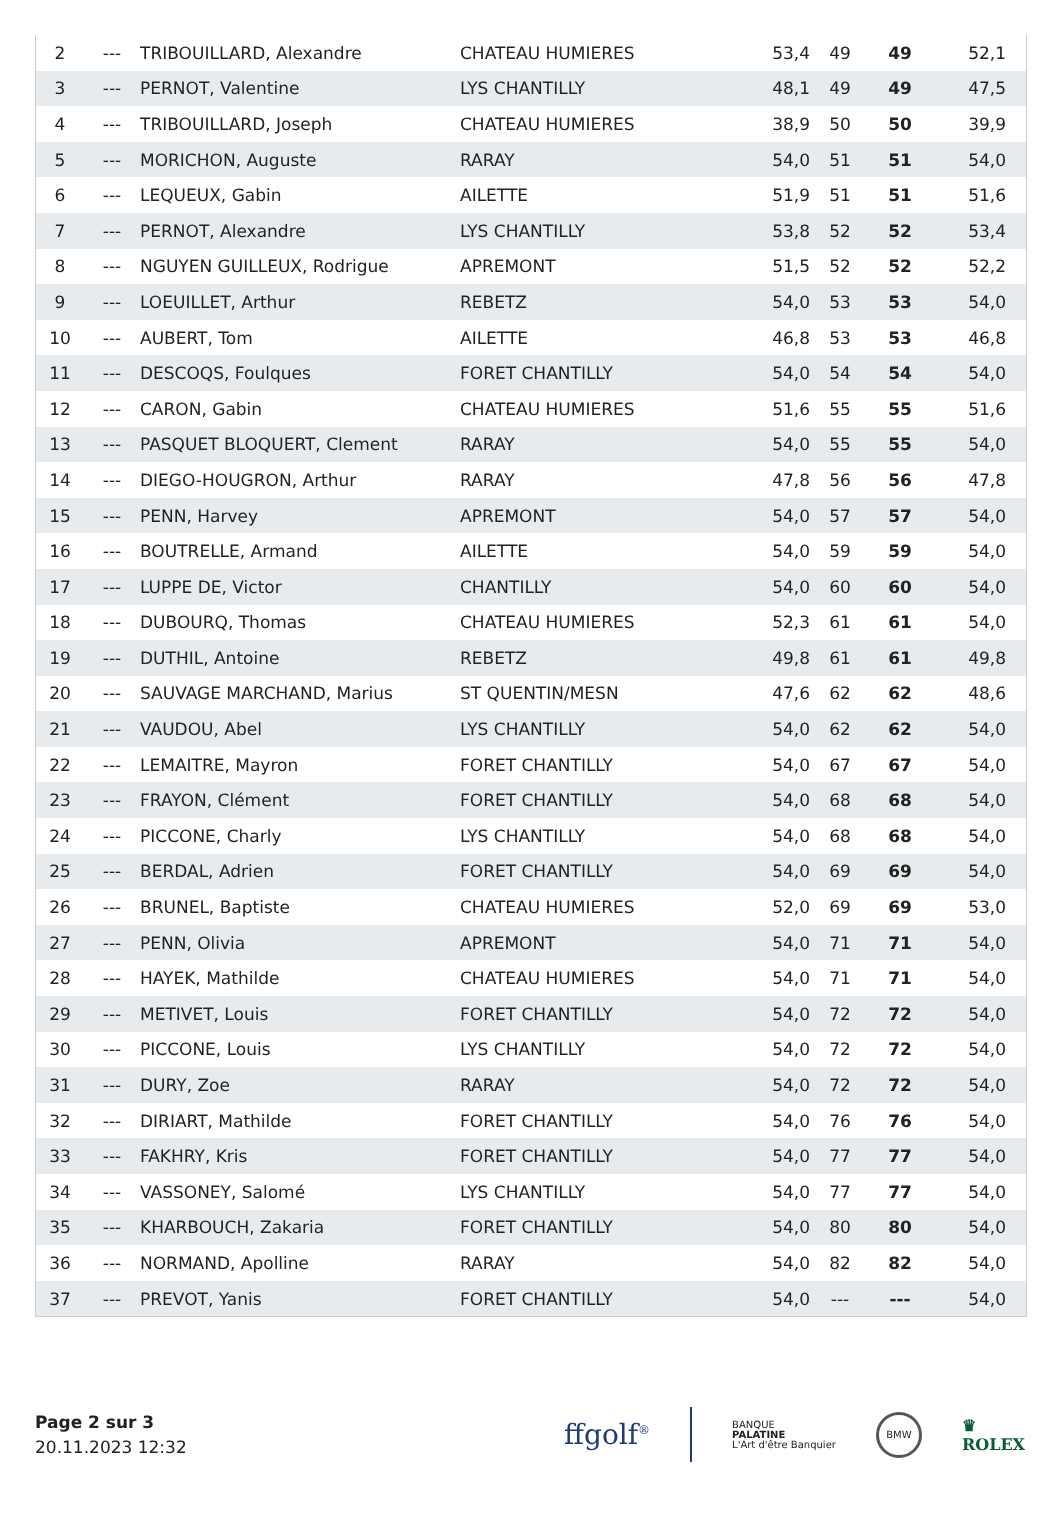| 2 | --- | TRIBOUILLARD, Alexandre | CHATEAU HUMIERES | 53,4 | 49 | 49 | 52,1 |
| 3 | --- | PERNOT, Valentine | LYS CHANTILLY | 48,1 | 49 | 49 | 47,5 |
| 4 | --- | TRIBOUILLARD, Joseph | CHATEAU HUMIERES | 38,9 | 50 | 50 | 39,9 |
| 5 | --- | MORICHON, Auguste | RARAY | 54,0 | 51 | 51 | 54,0 |
| 6 | --- | LEQUEUX, Gabin | AILETTE | 51,9 | 51 | 51 | 51,6 |
| 7 | --- | PERNOT, Alexandre | LYS CHANTILLY | 53,8 | 52 | 52 | 53,4 |
| 8 | --- | NGUYEN GUILLEUX, Rodrigue | APREMONT | 51,5 | 52 | 52 | 52,2 |
| 9 | --- | LOEUILLET, Arthur | REBETZ | 54,0 | 53 | 53 | 54,0 |
| 10 | --- | AUBERT, Tom | AILETTE | 46,8 | 53 | 53 | 46,8 |
| 11 | --- | DESCOQS, Foulques | FORET CHANTILLY | 54,0 | 54 | 54 | 54,0 |
| 12 | --- | CARON, Gabin | CHATEAU HUMIERES | 51,6 | 55 | 55 | 51,6 |
| 13 | --- | PASQUET BLOQUERT, Clement | RARAY | 54,0 | 55 | 55 | 54,0 |
| 14 | --- | DIEGO-HOUGRON, Arthur | RARAY | 47,8 | 56 | 56 | 47,8 |
| 15 | --- | PENN, Harvey | APREMONT | 54,0 | 57 | 57 | 54,0 |
| 16 | --- | BOUTRELLE, Armand | AILETTE | 54,0 | 59 | 59 | 54,0 |
| 17 | --- | LUPPE DE, Victor | CHANTILLY | 54,0 | 60 | 60 | 54,0 |
| 18 | --- | DUBOURQ, Thomas | CHATEAU HUMIERES | 52,3 | 61 | 61 | 54,0 |
| 19 | --- | DUTHIL, Antoine | REBETZ | 49,8 | 61 | 61 | 49,8 |
| 20 | --- | SAUVAGE MARCHAND, Marius | ST QUENTIN/MESN | 47,6 | 62 | 62 | 48,6 |
| 21 | --- | VAUDOU, Abel | LYS CHANTILLY | 54,0 | 62 | 62 | 54,0 |
| 22 | --- | LEMAITRE, Mayron | FORET CHANTILLY | 54,0 | 67 | 67 | 54,0 |
| 23 | --- | FRAYON, Clément | FORET CHANTILLY | 54,0 | 68 | 68 | 54,0 |
| 24 | --- | PICCONE, Charly | LYS CHANTILLY | 54,0 | 68 | 68 | 54,0 |
| 25 | --- | BERDAL, Adrien | FORET CHANTILLY | 54,0 | 69 | 69 | 54,0 |
| 26 | --- | BRUNEL, Baptiste | CHATEAU HUMIERES | 52,0 | 69 | 69 | 53,0 |
| 27 | --- | PENN, Olivia | APREMONT | 54,0 | 71 | 71 | 54,0 |
| 28 | --- | HAYEK, Mathilde | CHATEAU HUMIERES | 54,0 | 71 | 71 | 54,0 |
| 29 | --- | METIVET, Louis | FORET CHANTILLY | 54,0 | 72 | 72 | 54,0 |
| 30 | --- | PICCONE, Louis | LYS CHANTILLY | 54,0 | 72 | 72 | 54,0 |
| 31 | --- | DURY, Zoe | RARAY | 54,0 | 72 | 72 | 54,0 |
| 32 | --- | DIRIART, Mathilde | FORET CHANTILLY | 54,0 | 76 | 76 | 54,0 |
| 33 | --- | FAKHRY, Kris | FORET CHANTILLY | 54,0 | 77 | 77 | 54,0 |
| 34 | --- | VASSONEY, Salomé | LYS CHANTILLY | 54,0 | 77 | 77 | 54,0 |
| 35 | --- | KHARBOUCH, Zakaria | FORET CHANTILLY | 54,0 | 80 | 80 | 54,0 |
| 36 | --- | NORMAND, Apolline | RARAY | 54,0 | 82 | 82 | 54,0 |
| 37 | --- | PREVOT, Yanis | FORET CHANTILLY | 54,0 | --- | --- | 54,0 |
Page 2 sur 3
20.11.2023 12:32
ffgolf<sup>®</sup> BANQUE
PALATINE
L'Art d'être Banquier BMW ♛
ROLEX